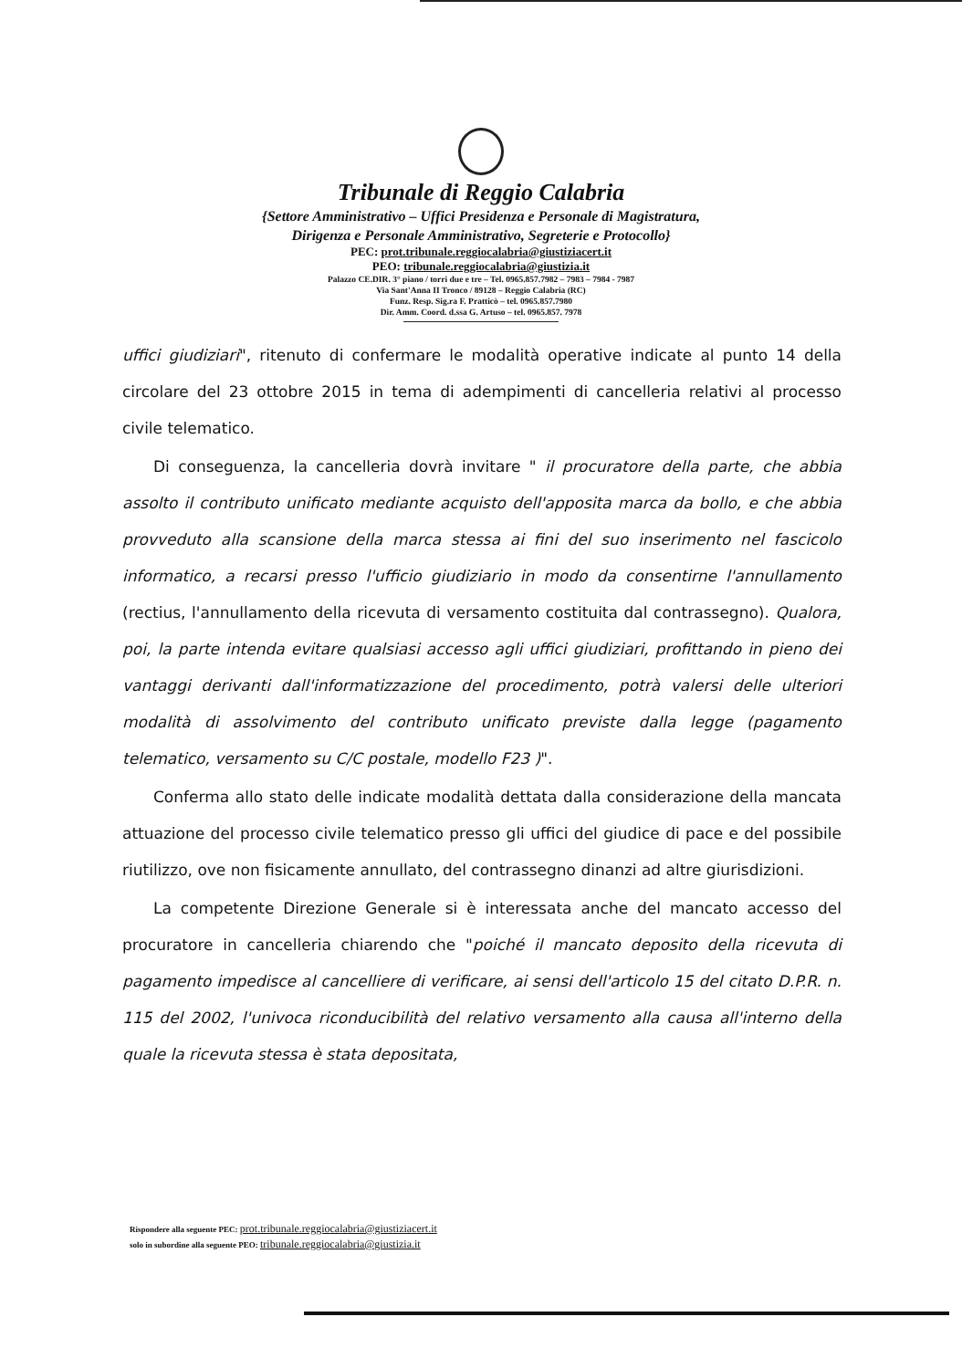Tribunale di Reggio Calabria
{Settore Amministrativo – Uffici Presidenza e Personale di Magistratura,
Dirigenza e Personale Amministrativo, Segreterie e Protocollo}
PEC: prot.tribunale.reggiocalabria@giustiziacert.it
PEO: tribunale.reggiocalabria@giustizia.it
Palazzo CE.DIR. 3° piano / torri due e tre – Tel. 0965.857.7982 – 7983 – 7984 - 7987
Via Sant'Anna II Tronco / 89128 – Reggio Calabria (RC)
Funz. Resp. Sig.ra F. Pratticò – tel. 0965.857.7980
Dir. Amm. Coord. d.ssa G. Artuso – tel. 0965.857. 7978
uffici giudiziari", ritenuto di confermare le modalità operative indicate al punto 14 della circolare del 23 ottobre 2015 in tema di adempimenti di cancelleria relativi al processo civile telematico.
Di conseguenza, la cancelleria dovrà invitare " il procuratore della parte, che abbia assolto il contributo unificato mediante acquisto dell'apposita marca da bollo, e che abbia provveduto alla scansione della marca stessa ai fini del suo inserimento nel fascicolo informatico, a recarsi presso l'ufficio giudiziario in modo da consentirne l'annullamento (rectius, l'annullamento della ricevuta di versamento costituita dal contrassegno). Qualora, poi, la parte intenda evitare qualsiasi accesso agli uffici giudiziari, profittando in pieno dei vantaggi derivanti dall'informatizzazione del procedimento, potrà valersi delle ulteriori modalità di assolvimento del contributo unificato previste dalla legge (pagamento telematico, versamento su C/C postale, modello F23 )".
Conferma allo stato delle indicate modalità dettata dalla considerazione della mancata attuazione del processo civile telematico presso gli uffici del giudice di pace e del possibile riutilizzo, ove non fisicamente annullato, del contrassegno dinanzi ad altre giurisdizioni.
La competente Direzione Generale si è interessata anche del mancato accesso del procuratore in cancelleria chiarendo che "poiché il mancato deposito della ricevuta di pagamento impedisce al cancelliere di verificare, ai sensi dell'articolo 15 del citato D.P.R. n. 115 del 2002, l'univoca riconducibilità del relativo versamento alla causa all'interno della quale la ricevuta stessa è stata depositata,
Rispondere alla seguente PEC: prot.tribunale.reggiocalabria@giustiziacert.it
solo in subordine alla seguente PEO: tribunale.reggiocalabria@giustizia.it